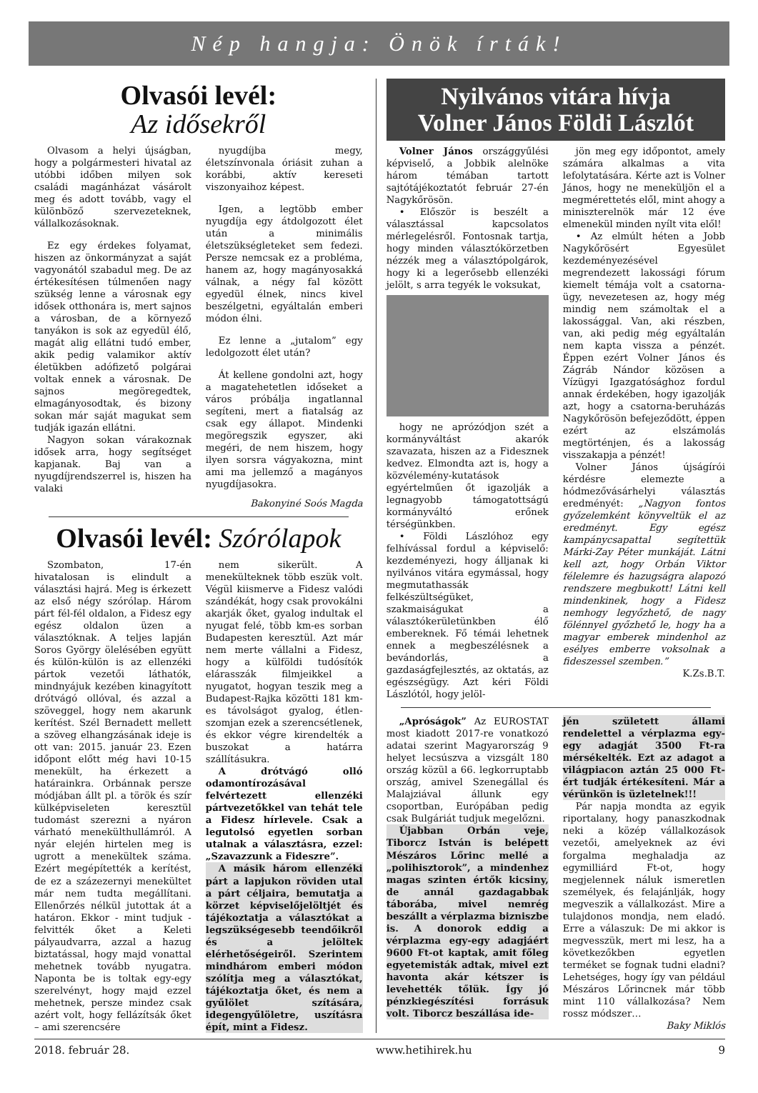Nép hangja: Önök írták!
Olvasói levél:
Az idősekről
Olvasom a helyi újságban, hogy a polgármesteri hivatal az utóbbi időben milyen sok családi magánházat vásárolt meg és adott tovább, vagy el különböző szervezeteknek, vállalkozásoknak.
Ez egy érdekes folyamat, hiszen az önkormányzat a saját vagyonától szabadul meg. De az értékesítésen túlmenően nagy szükség lenne a városnak egy idősek otthonára is, mert sajnos a városban, de a környező tanyákon is sok az egyedül élő, magát alig ellátni tudó ember, akik pedig valamikor aktív életükben adófizető polgárai voltak ennek a városnak. De sajnos megöregedtek, elmagányosodtak, és bizony sokan már saját magukat sem tudják igazán ellátni.
Nagyon sokan várakoznak idősek arra, hogy segítséget kapjanak. Baj van a nyugdíjrendszerrel is, hiszen ha valaki
nyugdíjba megy, életszínvonala óriásit zuhan a korábbi, aktív kereseti viszonyaihoz képest.
Igen, a legtöbb ember nyugdíja egy átdolgozott élet után a minimális életszükségleteket sem fedezi. Persze nemcsak ez a probléma, hanem az, hogy magányosakká válnak, a négy fal között egyedül élnek, nincs kivel beszélgetni, egyáltalán emberi módon élni.
Ez lenne a „jutalom” egy ledolgozott élet után?
Át kellene gondolni azt, hogy a magatehetetlen időseket a város próbálja ingatlannal segíteni, mert a fiatalság az csak egy állapot. Mindenki megöregszik egyszer, aki megéri, de nem hiszem, hogy ilyen sorsra vágyakozna, mint ami ma jellemző a magányos nyugdíjasokra.
Bakonyiné Soós Magda
Olvasói levél: Szórólapok
Szombaton, 17-én hivatalosan is elindult a választási hajrá. Meg is érkezett az első négy szórólap. Három párt fél-fél oldalon, a Fidesz egy egész oldalon üzen a választóknak. A teljes lapján Soros György ölelésében együtt és külön-külön is az ellenzéki pártok vezetői láthatók, mindnyájuk kezében kinagyított drótvágó ollóval, és azzal a szöveggel, hogy nem akarunk kerítést. Szél Bernadett mellett a szöveg elhangzásának ideje is ott van: 2015. január 23. Ezen időpont előtt még havi 10-15 menekült, ha érkezett a határainkra. Orbánnak persze módjában állt pl. a török és szír külképviseleten keresztül tudomást szerezni a nyáron várható menekülthullámról. A nyár elején hirtelen meg is ugrott a menekültek száma. Ezért megépítették a kerítést, de ez a százezernyi menekültet már nem tudta megállítani. Ellenőrzés nélkül jutottak át a határon. Ekkor - mint tudjuk - felvitték őket a Keleti pályaudvarra, azzal a hazug biztatással, hogy majd vonattal mehetnek tovább nyugatra. Naponta be is toltak egy-egy szerelvényt, hogy majd ezzel mehetnek, persze mindez csak azért volt, hogy fellázítsák őket – ami szerencsére
nem sikerült. A menekülteknek több eszük volt. Végül kiismerve a Fidesz valódi szándékát, hogy csak provokálni akarják őket, gyalog indultak el nyugat felé, több km-es sorban Budapesten keresztül. Azt már nem merte vállalni a Fidesz, hogy a külföldi tudósítók elárasszák filmjeikkel a nyugatot, hogyan teszik meg a Budapest-Rajka közötti 181 km-es távolságot gyalog, étlen-szomjan ezek a szerencsétlenek, és ekkor végre kirendelték a buszokat a határra szállításukra.
A drótvágó olló odamontírozásával felvértezett ellenzéki pártvezetőkkel van tehát tele a Fidesz hírlevele. Csak a legutolsó egyetlen sorban utalnak a választásra, ezzel: „Szavazzunk a Fideszre”.
A másik három ellenzéki párt a lapjukon röviden utal a párt céljaira, bemutatja a körzet képviselőjelöltjét és tájékoztatja a választókat a legszükségesebb teendőikről és a jelöltek elérhetőségeiről. Szerintem mindhárom emberi módon szólítja meg a választókat, tájékoztatja őket, és nem a gyűlölet szítására, idegengyűlöletre, uszításra épít, mint a Fidesz.
Nyilvános vitára hívja
Volner János Földi Lászlót
Volner János országgyűlési képviselő, a Jobbik alelnöke három témában tartott sajtótájékoztatót február 27-én Nagykőrösön.
• Először is beszélt a választással kapcsolatos mérlegelésről. Fontosnak tartja, hogy minden választókörzetben nézzék meg a választópolgárok, hogy ki a legerősebb ellenzéki jelölt, s arra tegyék le voksukat,
hogy ne aprózódjon szét a kormányváltást akarók szavazata, hiszen az a Fidesznek kedvez. Elmondta azt is, hogy a közvélemény-kutatások egyértelműen őt igazolják a legnagyobb támogatottságú kormányváltó erőnek térségünkben.
• Földi Lászlóhoz egy felhívással fordul a képviselő: kezdeményezi, hogy álljanak ki nyilvános vitára egymással, hogy megmutathassák felkészültségüket, szakmaiságukat a választókerületünkben élő embereknek. Fő témái lehetnek ennek a megbeszélésnek a bevándorlás, a gazdaságfejlesztés, az oktatás, az egészségügy. Azt kéri Földi Lászlótól, hogy jelöl-
jön meg egy időpontot, amely számára alkalmas a vita lefolytatására. Kérte azt is Volner János, hogy ne meneküljön el a megmérettetés elől, mint ahogy a miniszterelnök már 12 éve elmenekül minden nyílt vita elől!
• Az elmúlt héten a Jobb Nagykőrösért Egyesület kezdeményezésével megrendezett lakossági fórum kiemelt témája volt a csatorna-ügy, nevezetesen az, hogy még mindig nem számoltak el a lakossággal. Van, aki részben, van, aki pedig még egyáltalán nem kapta vissza a pénzét. Éppen ezért Volner János és Zágráb Nándor közösen a Vízügyi Igazgatósághoz fordul annak érdekében, hogy igazolják azt, hogy a csatorna-beruházás Nagykőrösön befejeződött, éppen ezért az elszámolás megtörténjen, és a lakosság visszakapja a pénzét!
Volner János újságírói kérdésre elemezte a hódmezővásárhelyi választás eredményét: „Nagyon fontos győzelemként könyveltük el az eredményt. Egy egész kampánycsapattal segítettük Márki-Zay Péter munkáját. Látni kell azt, hogy Orbán Viktor félelemre és hazugságra alapozó rendszere megbukott! Látni kell mindenkinek, hogy a Fidesz nemhogy legyőzhető, de nagy fölénnyel győzhető le, hogy ha a magyar emberek mindenhol az esélyes emberre voksolnak a fideszessel szemben.”
K.Zs.B.T.
„Apróságok” Az EUROSTAT most kiadott 2017-re vonatkozó adatai szerint Magyarország 9 helyet lecsúszva a vizsgált 180 ország közül a 66. legkorruptabb ország, amivel Szenegállal és Malajziával állunk egy csoportban, Európában pedig csak Bulgáriát tudjuk megelőzni.
Újabban Orbán veje, Tiborcz István is belépett Mészáros Lőrinc mellé a „polihisztorok”, a mindenhez magas szinten értők kicsiny, de annál gazdagabbak táborába, mivel nemrég beszállt a vérplazma bizniszbe is. A donorok eddig a vérplazma egy-egy adagjáért 9600 Ft-ot kaptak, amit főleg egyetemisták adtak, mivel ezt havonta akár kétszer is levehették tőlük. Így jó pénzkiegészítési forrásuk volt. Tiborcz beszállása ide-
jén született állami rendelettel a vérplazma egy-egy adagját 3500 Ft-ra mérsékelték. Ezt az adagot a világpiacon aztán 25 000 Ft-ért tudják értékesíteni. Már a vérünkön is üzletelnek!!!
Pár napja mondta az egyik riportalany, hogy panaszkodnak neki a közép vállalkozások vezetői, amelyeknek az évi forgalma meghaladja az egymilliárd Ft-ot, hogy megjelennek náluk ismeretlen személyek, és felajánlják, hogy megveszik a vállalkozást. Mire a tulajdonos mondja, nem eladó. Erre a válaszuk: De mi akkor is megvesszük, mert mi lesz, ha a következőkben egyetlen terméket se fognak tudni eladni? Lehetséges, hogy így van például Mészáros Lőrincnek már több mint 110 vállalkozása? Nem rossz módszer…
Baky Miklós
2018. február 28. www.hetihirek.hu 9